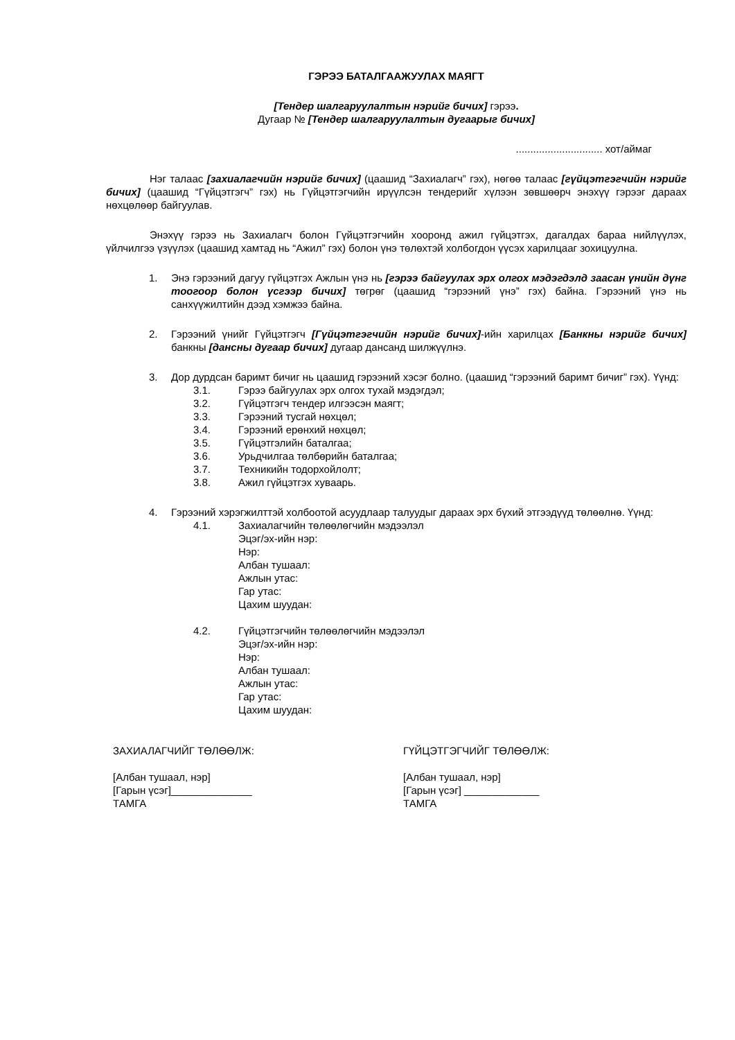ГЭРЭЭ БАТАЛГААЖУУЛАХ МАЯГТ
[Тендер шалгаруулалтын нэрийг бичих] гэрээ.
Дугаар № [Тендер шалгаруулалтын дугаарыг бичих]
.............................. хот/аймаг
Нэг талаас [захиалагчийн нэрийг бичих] (цаашид “Захиалагч” гэх), нөгөө талаас [гүйцэтгэгчийн нэрийг бичих] (цаашид “Гүйцэтгэгч” гэх) нь Гүйцэтгэгчийн ирүүлсэн тендерийг хүлээн зөвшөөрч энэхүү гэрээг дараах нөхцөлөөр байгуулав.
Энэхүү гэрээ нь Захиалагч болон Гүйцэтгэгчийн хооронд ажил гүйцэтгэх, дагалдах бараа нийлүүлэх, үйлчилгээ үзүүлэх (цаашид хамтад нь “Ажил” гэх) болон үнэ төлөхтэй холбогдон үүсэх харилцааг зохицуулна.
1. Энэ гэрээний дагуу гүйцэтгэх Ажлын үнэ нь [гэрээ байгуулах эрх олгох мэдэгдэлд заасан үнийн дүнг тоогоор болон үсгээр бичих] төгрөг (цаашид “гэрээний үнэ” гэх) байна. Гэрээний үнэ нь санхүүжилтийн дээд хэмжээ байна.
2. Гэрээний үнийг Гүйцэтгэгч [Гүйцэтгэгчийн нэрийг бичих]-ийн харилцах [Банкны нэрийг бичих] банкны [дансны дугаар бичих] дугаар дансанд шилжүүлнэ.
3. Дор дурдсан баримт бичиг нь цаашид гэрээний хэсэг болно. (цаашид “гэрээний баримт бичиг” гэх). Үүнд:
3.1. Гэрээ байгуулах эрх олгох тухай мэдэгдэл;
3.2. Гүйцэтгэгч тендер илгээсэн маягт;
3.3. Гэрээний тусгай нөхцөл;
3.4. Гэрээний ерөнхий нөхцөл;
3.5. Гүйцэтгэлийн баталгаа;
3.6. Урьдчилгаа төлбөрийн баталгаа;
3.7. Техникийн тодорхойлолт;
3.8. Ажил гүйцэтгэх хуваарь.
4. Гэрээний хэрэгжилттэй холбоотой асуудлаар талуудыг дараах эрх бүхий этгээдүүд төлөөлнө. Үүнд:
4.1. Захиалагчийн төлөөлөгчийн мэдээлэл
Эцэг/эх-ийн нэр:
Нэр:
Албан тушаал:
Ажлын утас:
Гар утас:
Цахим шуудан:
4.2. Гүйцэтгэгчийн төлөөлөгчийн мэдээлэл
Эцэг/эх-ийн нэр:
Нэр:
Албан тушаал:
Ажлын утас:
Гар утас:
Цахим шуудан:
ЗАХИАЛАГЧИЙГ ТӨЛӨӨЛЖ:
[Албан тушаал, нэр]
[Гарын үсэг]______________
ТАМГА
ГҮЙЦЭТГЭГЧИЙГ ТӨЛӨӨЛЖ:
[Албан тушаал, нэр]
[Гарын үсэг] _____________
ТАМГА